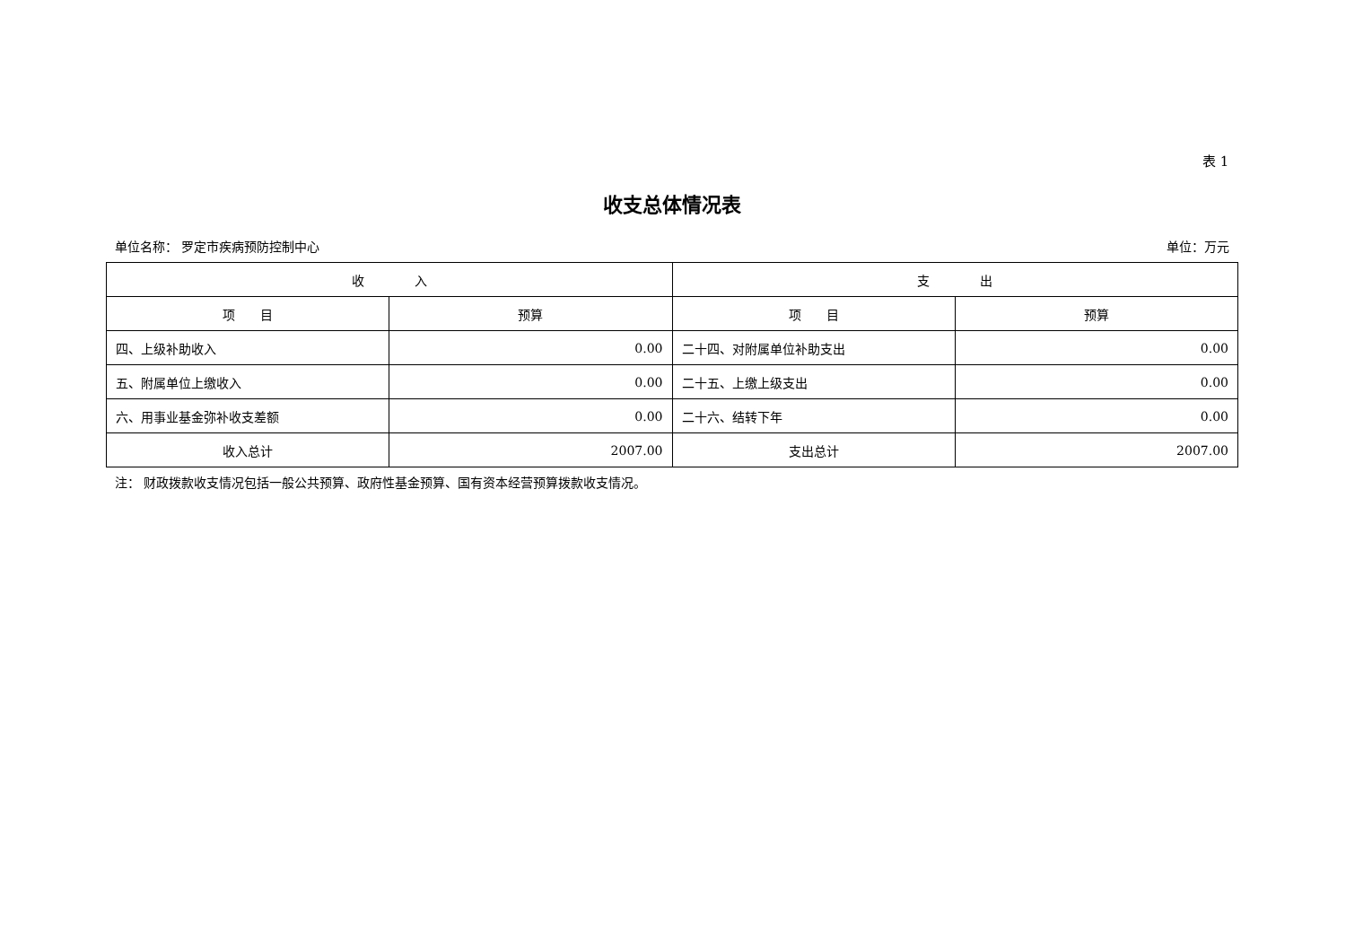表 1
收支总体情况表
单位名称： 罗定市疾病预防控制中心 单位：万元
| 收 入 | | 支 出 | |
| --- | --- | --- | --- |
| 项 目 | 预算 | 项 目 | 预算 |
| 四、上级补助收入 | 0.00 | 二十四、对附属单位补助支出 | 0.00 |
| 五、附属单位上缴收入 | 0.00 | 二十五、上缴上级支出 | 0.00 |
| 六、用事业基金弥补收支差额 | 0.00 | 二十六、结转下年 | 0.00 |
| 收入总计 | 2007.00 | 支出总计 | 2007.00 |
注： 财政拨款收支情况包括一般公共预算、政府性基金预算、国有资本经营预算拨款收支情况。